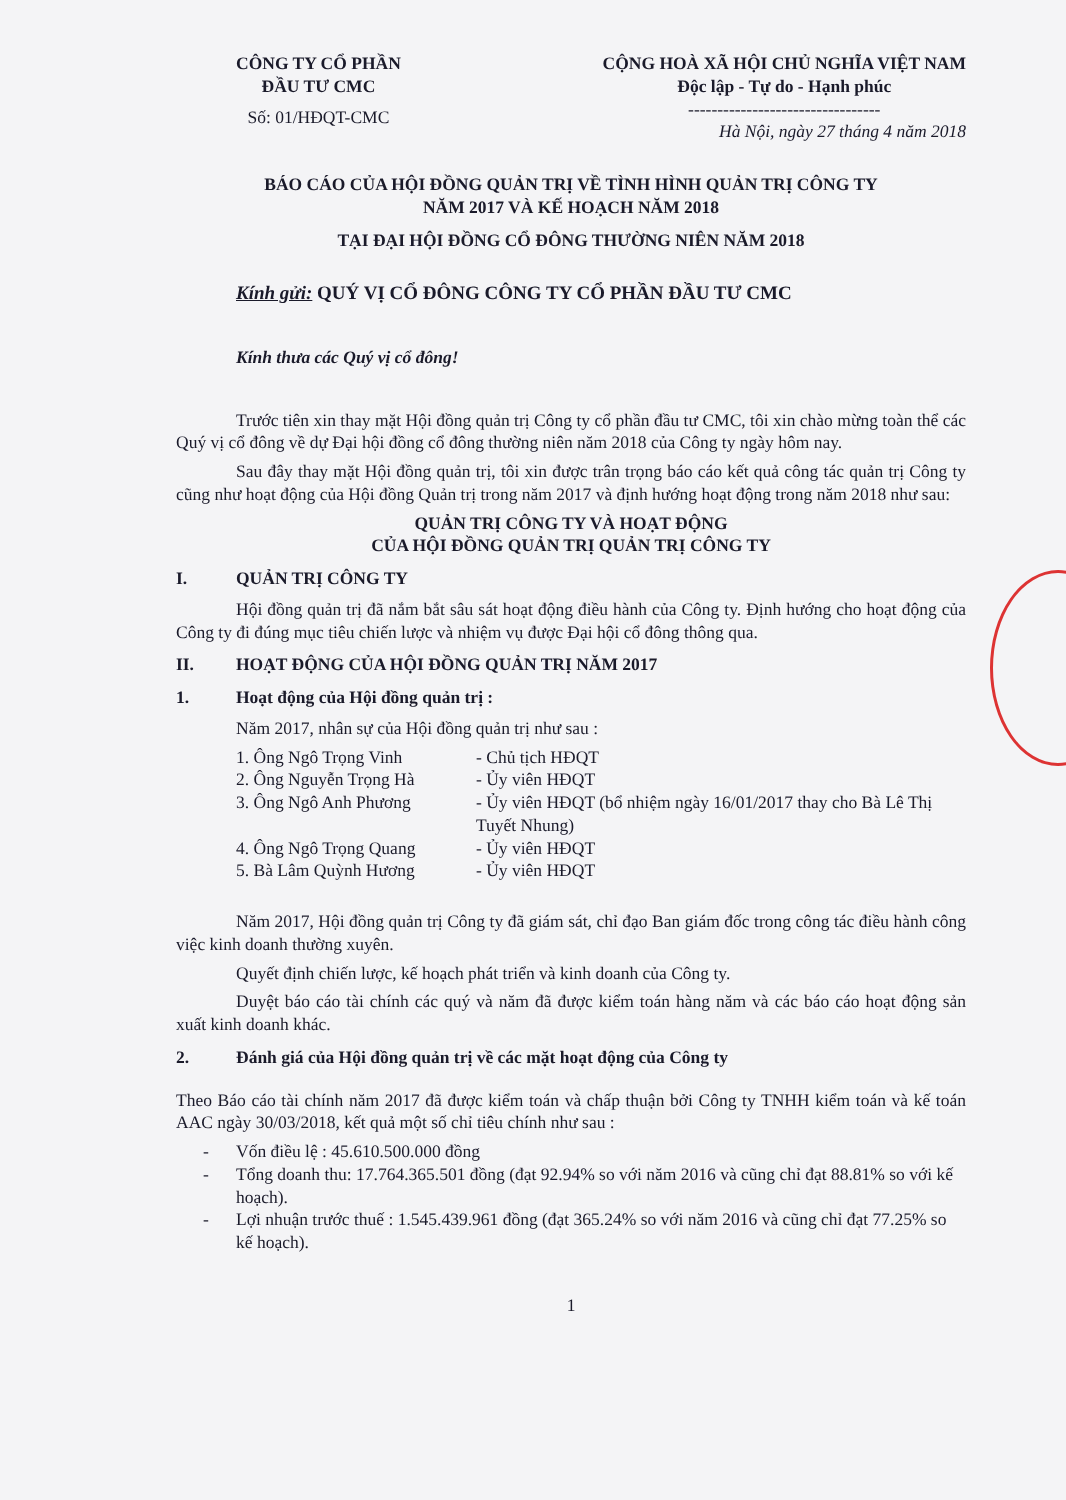CÔNG TY CỔ PHẦN
ĐẦU TƯ CMC
Số: 01/HĐQT-CMC
CỘNG HOÀ XÃ HỘI CHỦ NGHĨA VIỆT NAM
Độc lập - Tự do - Hạnh phúc
---------------------------------
Hà Nội, ngày 27 tháng 4 năm 2018
BÁO CÁO CỦA HỘI ĐỒNG QUẢN TRỊ VỀ TÌNH HÌNH QUẢN TRỊ CÔNG TY
NĂM 2017 VÀ KẾ HOẠCH NĂM 2018
TẠI ĐẠI HỘI ĐỒNG CỔ ĐÔNG THƯỜNG NIÊN NĂM 2018
Kính gửi: QUÝ VỊ CỔ ĐÔNG CÔNG TY CỔ PHẦN ĐẦU TƯ CMC
Kính thưa các Quý vị cổ đông!
Trước tiên xin thay mặt Hội đồng quản trị Công ty cổ phần đầu tư CMC, tôi xin chào mừng toàn thể các Quý vị cổ đông về dự Đại hội đồng cổ đông thường niên năm 2018 của Công ty ngày hôm nay.
Sau đây thay mặt Hội đồng quản trị, tôi xin được trân trọng báo cáo kết quả công tác quản trị Công ty cũng như hoạt động của Hội đồng Quản trị trong năm 2017 và định hướng hoạt động trong năm 2018 như sau:
QUẢN TRỊ CÔNG TY VÀ HOẠT ĐỘNG
CỦA HỘI ĐỒNG QUẢN TRỊ QUẢN TRỊ CÔNG TY
I. QUẢN TRỊ CÔNG TY
Hội đồng quản trị đã nắm bắt sâu sát hoạt động điều hành của Công ty. Định hướng cho hoạt động của Công ty đi đúng mục tiêu chiến lược và nhiệm vụ được Đại hội cổ đông thông qua.
II. HOẠT ĐỘNG CỦA HỘI ĐỒNG QUẢN TRỊ NĂM 2017
1. Hoạt động của Hội đồng quản trị :
Năm 2017, nhân sự của Hội đồng quản trị như sau :
| 1. Ông Ngô Trọng Vinh | - Chủ tịch HĐQT |
| 2. Ông Nguyễn Trọng Hà | - Ủy viên HĐQT |
| 3. Ông Ngô Anh Phương | - Ủy viên HĐQT (bổ nhiệm ngày 16/01/2017 thay cho Bà Lê Thị Tuyết Nhung) |
| 4. Ông Ngô Trọng Quang | - Ủy viên HĐQT |
| 5. Bà Lâm Quỳnh Hương | - Ủy viên HĐQT |
Năm 2017, Hội đồng quản trị Công ty đã giám sát, chỉ đạo Ban giám đốc trong công tác điều hành công việc kinh doanh thường xuyên.
Quyết định chiến lược, kế hoạch phát triển và kinh doanh của Công ty.
Duyệt báo cáo tài chính các quý và năm đã được kiểm toán hàng năm và các báo cáo hoạt động sản xuất kinh doanh khác.
2. Đánh giá của Hội đồng quản trị về các mặt hoạt động của Công ty
Theo Báo cáo tài chính năm 2017 đã được kiểm toán và chấp thuận bởi Công ty TNHH kiểm toán và kế toán AAC ngày 30/03/2018, kết quả một số chỉ tiêu chính như sau :
- Vốn điều lệ : 45.610.500.000 đồng
- Tổng doanh thu: 17.764.365.501 đồng (đạt 92.94% so với năm 2016 và cũng chỉ đạt 88.81% so với kế hoạch).
- Lợi nhuận trước thuế : 1.545.439.961 đồng (đạt 365.24% so với năm 2016 và cũng chỉ đạt 77.25% so kế hoạch).
1